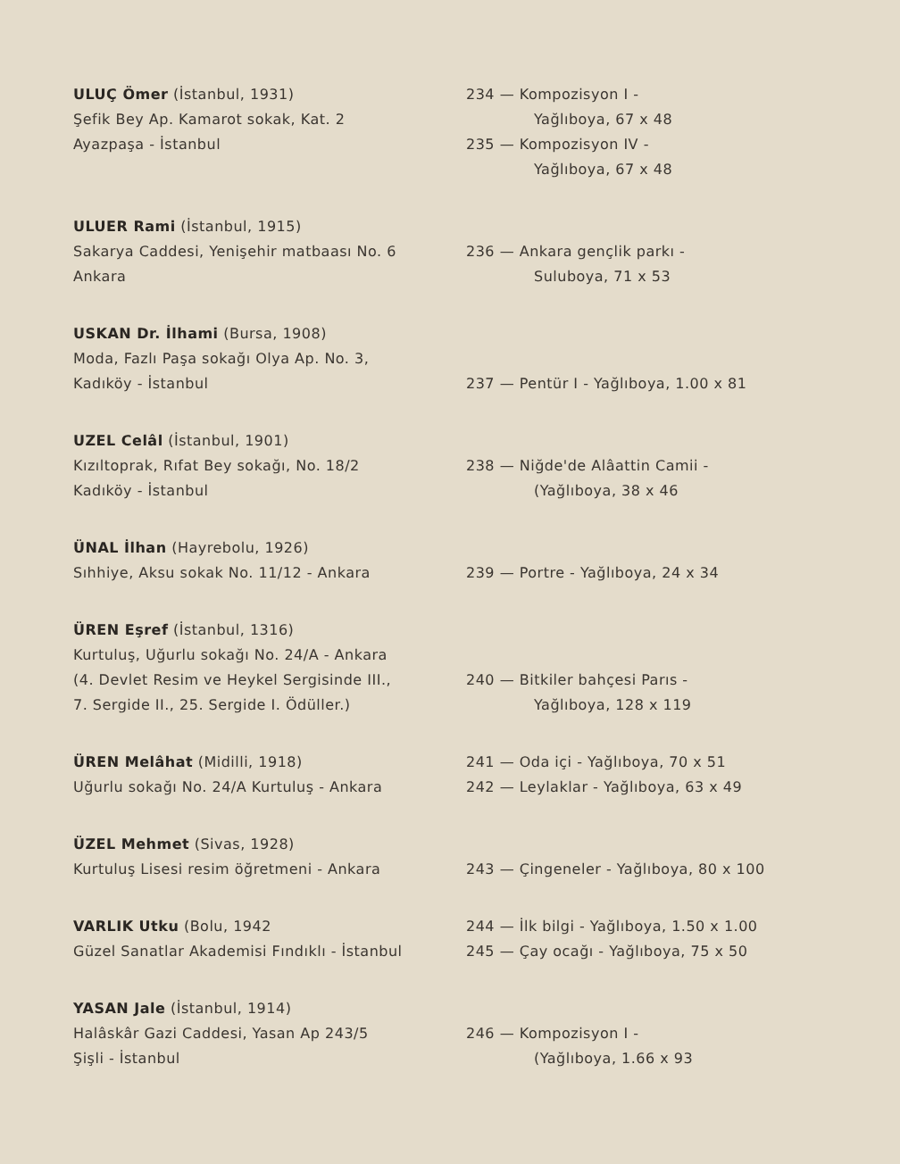ULUÇ Ömer (İstanbul, 1931)
Şefik Bey Ap. Kamarot sokak, Kat. 2
Ayazpaşa - İstanbul
234 — Kompozisyon I -
Yağlıboya, 67 x 48
235 — Kompozisyon IV -
Yağlıboya, 67 x 48
ULUER Rami (İstanbul, 1915)
Sakarya Caddesi, Yenişehir matbaası No. 6
Ankara
236 — Ankara gençlik parkı -
Suluboya, 71 x 53
USKAN Dr. İlhami (Bursa, 1908)
Moda, Fazlı Paşa sokağı Olya Ap. No. 3,
Kadıköy - İstanbul
237 — Pentür I - Yağlıboya, 1.00 x 81
UZEL Celâl (İstanbul, 1901)
Kızıltoprak, Rıfat Bey sokağı, No. 18/2
Kadıköy - İstanbul
238 — Niğde'de Alâattin Camii -
(Yağlıboya, 38 x 46
ÜNAL İlhan (Hayrebolu, 1926)
Sıhhiye, Aksu sokak No. 11/12 - Ankara
239 — Portre - Yağlıboya, 24 x 34
ÜREN Eşref (İstanbul, 1316)
Kurtuluş, Uğurlu sokağı No. 24/A - Ankara
(4. Devlet Resim ve Heykel Sergisinde III.,
7. Sergide II., 25. Sergide I. Ödüller.)
240 — Bitkiler bahçesi Parıs -
Yağlıboya, 128 x 119
ÜREN Melâhat (Midilli, 1918)
Uğurlu sokağı No. 24/A Kurtuluş - Ankara
241 — Oda içi - Yağlıboya, 70 x 51
242 — Leylaklar - Yağlıboya, 63 x 49
ÜZEL Mehmet (Sivas, 1928)
Kurtuluş Lisesi resim öğretmeni - Ankara
243 — Çingeneler - Yağlıboya, 80 x 100
VARLIK Utku (Bolu, 1942
Güzel Sanatlar Akademisi Fındıklı - İstanbul
244 — İlk bilgi - Yağlıboya, 1.50 x 1.00
245 — Çay ocağı - Yağlıboya, 75 x 50
YASAN Jale (İstanbul, 1914)
Halâskâr Gazi Caddesi, Yasan Ap 243/5
Şişli - İstanbul
246 — Kompozisyon I -
(Yağlıboya, 1.66 x 93